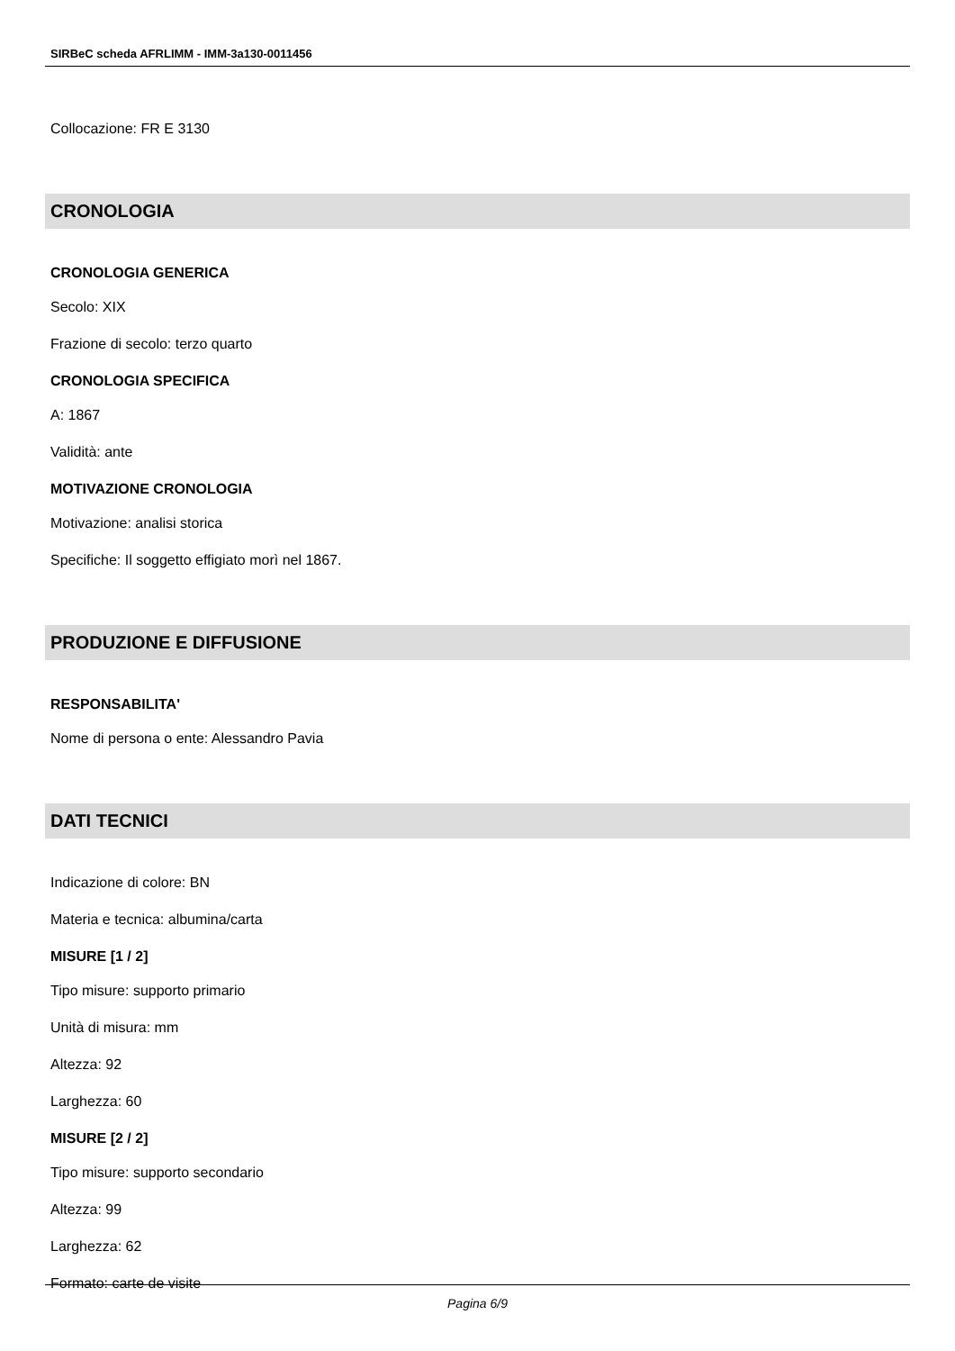SIRBeC scheda AFRLIMM - IMM-3a130-0011456
Collocazione: FR E 3130
CRONOLOGIA
CRONOLOGIA GENERICA
Secolo: XIX
Frazione di secolo: terzo quarto
CRONOLOGIA SPECIFICA
A: 1867
Validità: ante
MOTIVAZIONE CRONOLOGIA
Motivazione: analisi storica
Specifiche: Il soggetto effigiato morì nel 1867.
PRODUZIONE E DIFFUSIONE
RESPONSABILITA'
Nome di persona o ente: Alessandro Pavia
DATI TECNICI
Indicazione di colore: BN
Materia e tecnica: albumina/carta
MISURE [1 / 2]
Tipo misure: supporto primario
Unità di misura: mm
Altezza: 92
Larghezza: 60
MISURE [2 / 2]
Tipo misure: supporto secondario
Altezza: 99
Larghezza: 62
Formato: carte de visite
Pagina 6/9